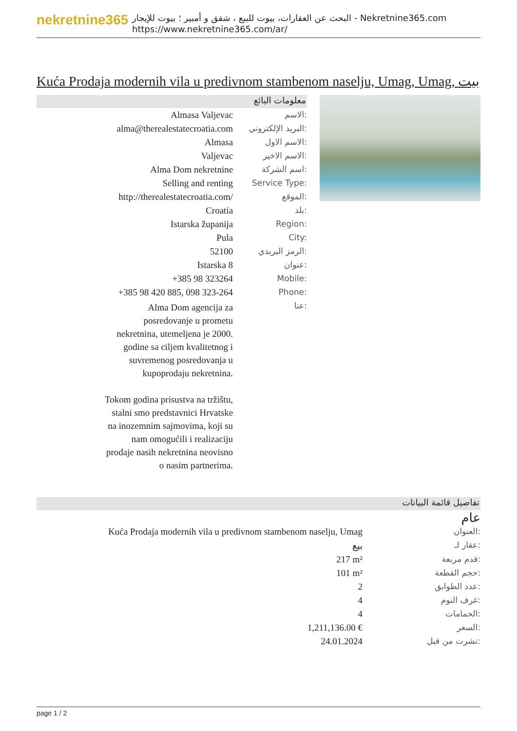nekretnine365
البحث عن العقارات، بيوت للبيع ، شقق و أمبير ؛ بيوت للإيجار - Nekretnine365.com
https://www.nekretnine365.com/ar/
Kuća Prodaja modernih vila u predivnom stambenom naselju, Umag, Umag, بيت
معلومات البائع
| Almasa Valjevac | الاسم: |
| alma@therealestatecroatia.com | البريد الإلكتروني: |
| Almasa | الاسم الاول: |
| Valjevac | الاسم الاخير: |
| Alma Dom nekretnine | اسم الشركة: |
| Selling and renting | Service Type: |
| http://therealestatecroatia.com/ | الموقع: |
| Croatia | بلد: |
| Istarska županija | Region: |
| Pula | City: |
| 52100 | الرمز البريدي: |
| Istarska 8 | عنوان: |
| +385 98 323264 | Mobile: |
| +385 98 420 885, 098 323-264 | Phone: |
| Alma Dom agencija za posredovanje u prometu nekretnina, utemeljena je 2000. godine sa ciljem kvalitetnog i suvremenog posredovanja u kupoprodaju nekretnina. Tokom godina prisustva na tržištu, stalni smo predstavnici Hrvatske na inozemnim sajmovima, koji su nam omogućili i realizaciju prodaje nasih nekretnina neovisno o nasim partnerima. | عنا: |
تفاصيل قائمة البيانات
عام
| Kuća Prodaja modernih vila u predivnom stambenom naselju, Umag | العنوان: |
| بيع | عقار لـ: |
| 217 m² | قدم مربعة: |
| 101 m² | حجم القطعة: |
| 2 | عدد الطوابق: |
| 4 | غرف النوم: |
| 4 | الحمامات: |
| 1,211,136.00 € | السعر: |
| 24.01.2024 | نشرت من قبل: |
page 1 / 2